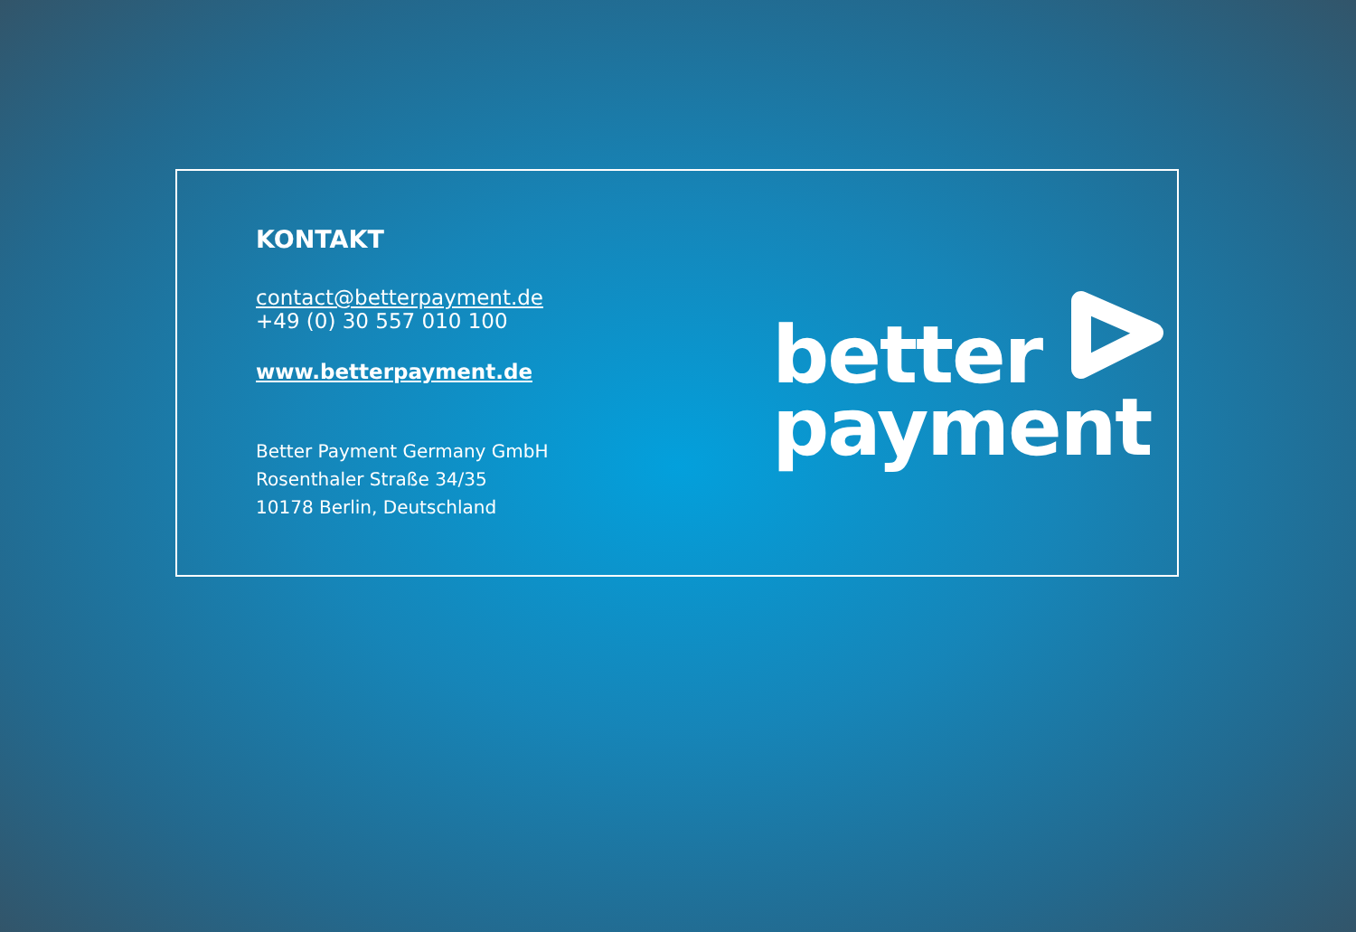KONTAKT
contact@betterpayment.de
+49 (0) 30 557 010 100
www.betterpayment.de
Better Payment Germany GmbH
Rosenthaler Straße 34/35
10178 Berlin, Deutschland
better
payment